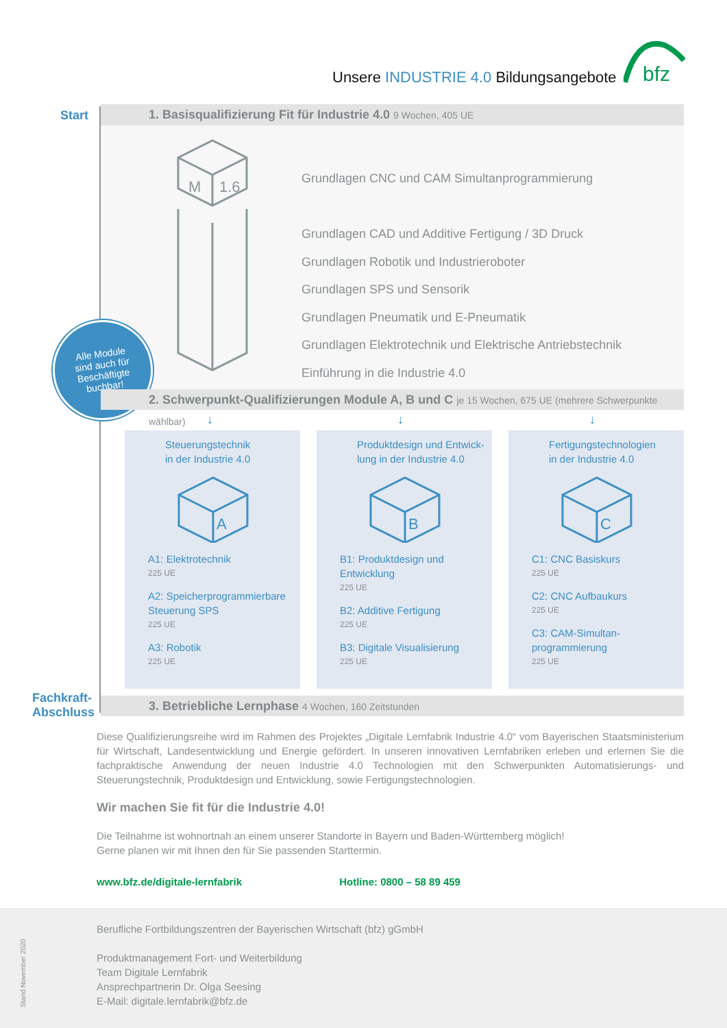Unsere INDUSTRIE 4.0 Bildungsangebote
bfz
Start 1. Basisqualifizierung Fit für Industrie 4.0 9 Wochen, 405 UE
M
1.6
Grundlagen CNC und CAM Simultanprogrammierung
Grundlagen CAD und Additive Fertigung / 3D Druck
Grundlagen Robotik und Industrieroboter
Grundlagen SPS und Sensorik
Grundlagen Pneumatik und E-Pneumatik
Grundlagen Elektrotechnik und Elektrische Antriebstechnik
Einführung in die Industrie 4.0
Alle Module
sind auch für
Beschäftigte
buchbar!
2. Schwerpunkt-Qualifizierungen Module A, B und C je 15 Wochen, 675 UE (mehrere Schwerpunkte wählbar)
↓ ↓ ↓
Steuerungstechnik
in der Industrie 4.0
A
A1: Elektrotechnik
225 UE
A2: Speicherprogrammierbare Steuerung SPS
225 UE
A3: Robotik
225 UE
Produktdesign und Entwick-
lung in der Industrie 4.0
B
B1: Produktdesign und Entwicklung
225 UE
B2: Additive Fertigung
225 UE
B3: Digitale Visualisierung
225 UE
Fertigungstechnologien
in der Industrie 4.0
C
C1: CNC Basiskurs
225 UE
C2: CNC Aufbaukurs
225 UE
C3: CAM-Simultan-programmierung
225 UE
Fachkraft-
Abschluss
3. Betriebliche Lernphase 4 Wochen, 160 Zeitstunden
Diese Qualifizierungsreihe wird im Rahmen des Projektes „Digitale Lernfabrik Industrie 4.0“ vom Bayerischen Staatsministerium für Wirtschaft, Landesentwicklung und Energie gefördert. In unseren innovativen Lernfabriken erleben und erlernen Sie die fachpraktische Anwendung der neuen Industrie 4.0 Technologien mit den Schwerpunkten Automatisierungs- und Steuerungstechnik, Produktdesign und Entwicklung, sowie Fertigungstechnologien.
Wir machen Sie fit für die Industrie 4.0!
Die Teilnahme ist wohnortnah an einem unserer Standorte in Bayern und Baden-Württemberg möglich!
Gerne planen wir mit Ihnen den für Sie passenden Starttermin.
www.bfz.de/digitale-lernfabrik Hotline: 0800 – 58 89 459
Berufliche Fortbildungszentren der Bayerischen Wirtschaft (bfz) gGmbH
Produktmanagement Fort- und Weiterbildung
Team Digitale Lernfabrik
Ansprechpartnerin Dr. Olga Seesing
E-Mail: digitale.lernfabrik@bfz.de
Stand November 2020